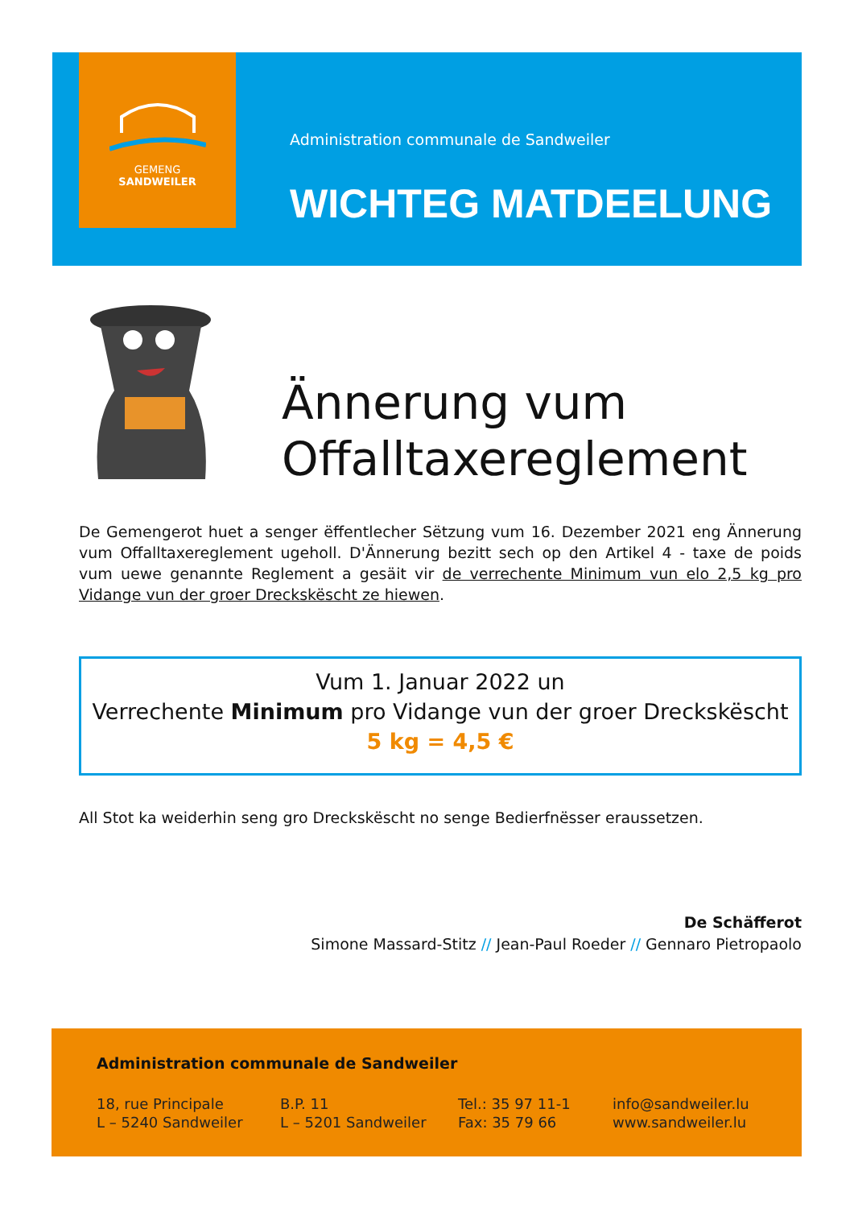GEMENG
SANDWEILER
Administration communale de Sandweiler
WICHTEG MATDEELUNG
Ännerung vum
Offalltaxereglement
De Gemengerot huet a senger ëffentlecher Sëtzung vum 16. Dezember 2021 eng Ännerung vum Offalltaxereglement ugeholl. D'Ännerung bezitt sech op den Artikel 4 - taxe de poids vum uewe genannte Reglement a gesäit vir de verrechente Minimum vun elo 2,5 kg pro Vidange vun der groer Dreckskëscht ze hiewen.
Vum 1. Januar 2022 un
Verrechente Minimum pro Vidange vun der groer Dreckskëscht
5 kg = 4,5 €
All Stot ka weiderhin seng gro Dreckskëscht no senge Bedierfnësser eraussetzen.
De Schäfferot
Simone Massard-Stitz // Jean-Paul Roeder // Gennaro Pietropaolo
Administration communale de Sandweiler
18, rue Principale
L – 5240 Sandweiler
B.P. 11
L – 5201 Sandweiler
Tel.: 35 97 11-1
Fax: 35 79 66
info@sandweiler.lu
www.sandweiler.lu